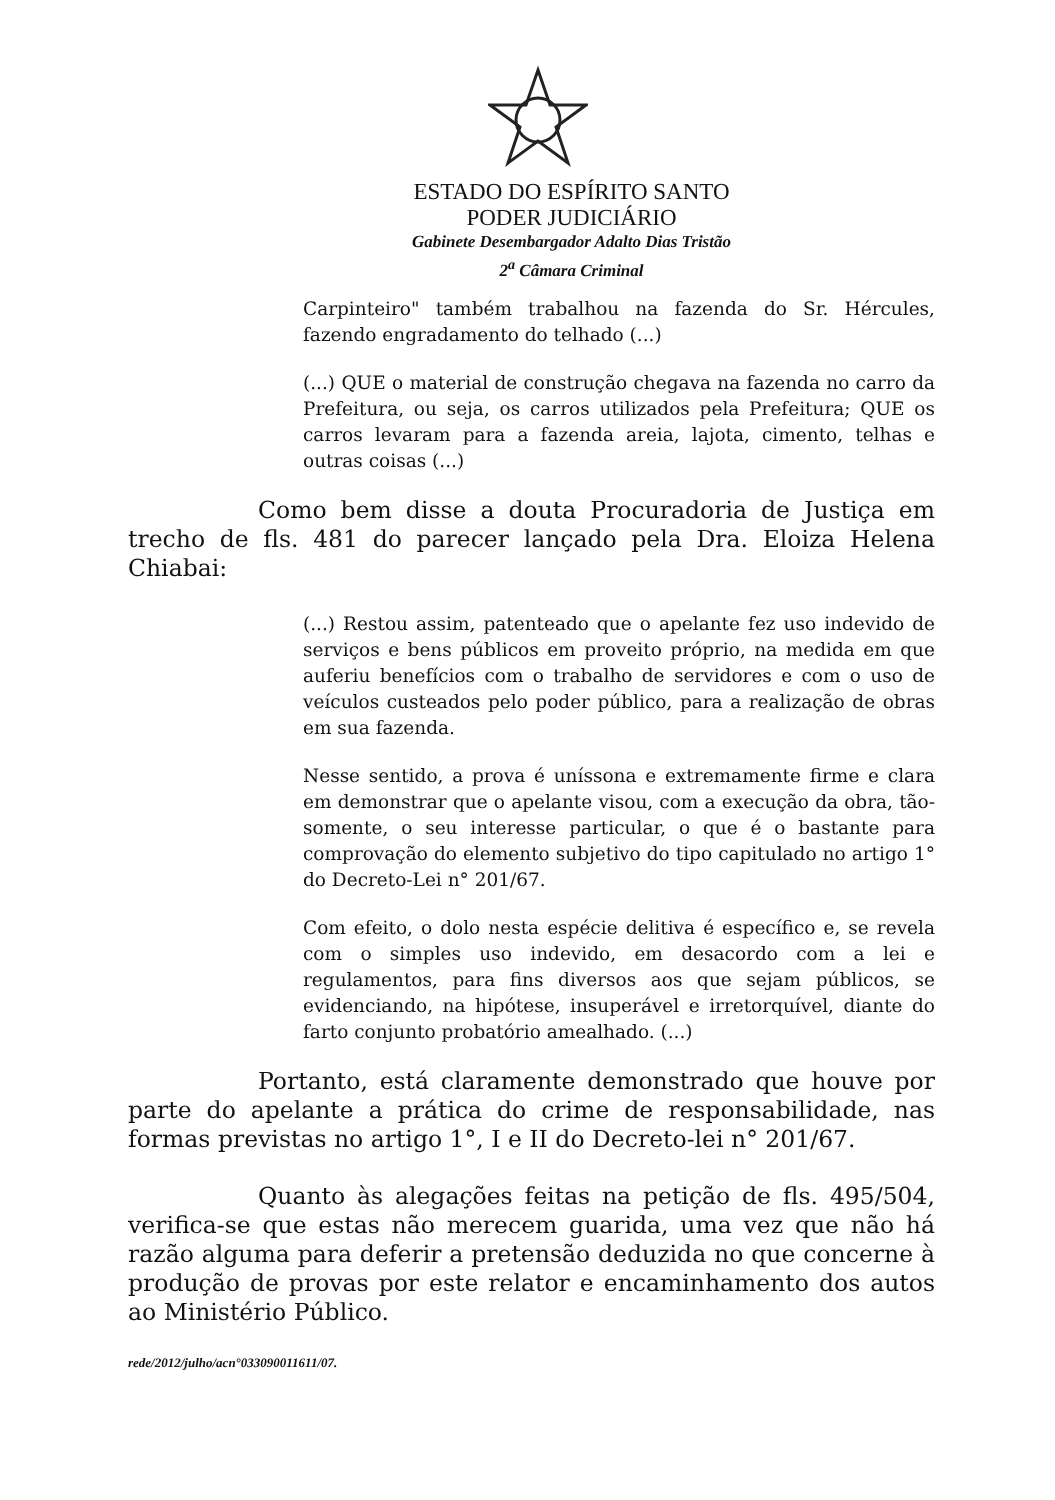ESTADO DO ESPÍRITO SANTO
PODER JUDICIÁRIO
Gabinete Desembargador Adalto Dias Tristão
2<sup>a</sup> Câmara Criminal
Carpinteiro" também trabalhou na fazenda do Sr. Hércules, fazendo engradamento do telhado (...)
(...) QUE o material de construção chegava na fazenda no carro da Prefeitura, ou seja, os carros utilizados pela Prefeitura; QUE os carros levaram para a fazenda areia, lajota, cimento, telhas e outras coisas (...)
Como bem disse a douta Procuradoria de Justiça em trecho de fls. 481 do parecer lançado pela Dra. Eloiza Helena Chiabai:
(...) Restou assim, patenteado que o apelante fez uso indevido de serviços e bens públicos em proveito próprio, na medida em que auferiu benefícios com o trabalho de servidores e com o uso de veículos custeados pelo poder público, para a realização de obras em sua fazenda.
Nesse sentido, a prova é uníssona e extremamente firme e clara em demonstrar que o apelante visou, com a execução da obra, tão-somente, o seu interesse particular, o que é o bastante para comprovação do elemento subjetivo do tipo capitulado no artigo 1° do Decreto-Lei n° 201/67.
Com efeito, o dolo nesta espécie delitiva é específico e, se revela com o simples uso indevido, em desacordo com a lei e regulamentos, para fins diversos aos que sejam públicos, se evidenciando, na hipótese, insuperável e irretorquível, diante do farto conjunto probatório amealhado. (...)
Portanto, está claramente demonstrado que houve por parte do apelante a prática do crime de responsabilidade, nas formas previstas no artigo 1°, I e II do Decreto-lei n° 201/67.
Quanto às alegações feitas na petição de fls. 495/504, verifica-se que estas não merecem guarida, uma vez que não há razão alguma para deferir a pretensão deduzida no que concerne à produção de provas por este relator e encaminhamento dos autos ao Ministério Público.
rede/2012/julho/acn°033090011611/07.